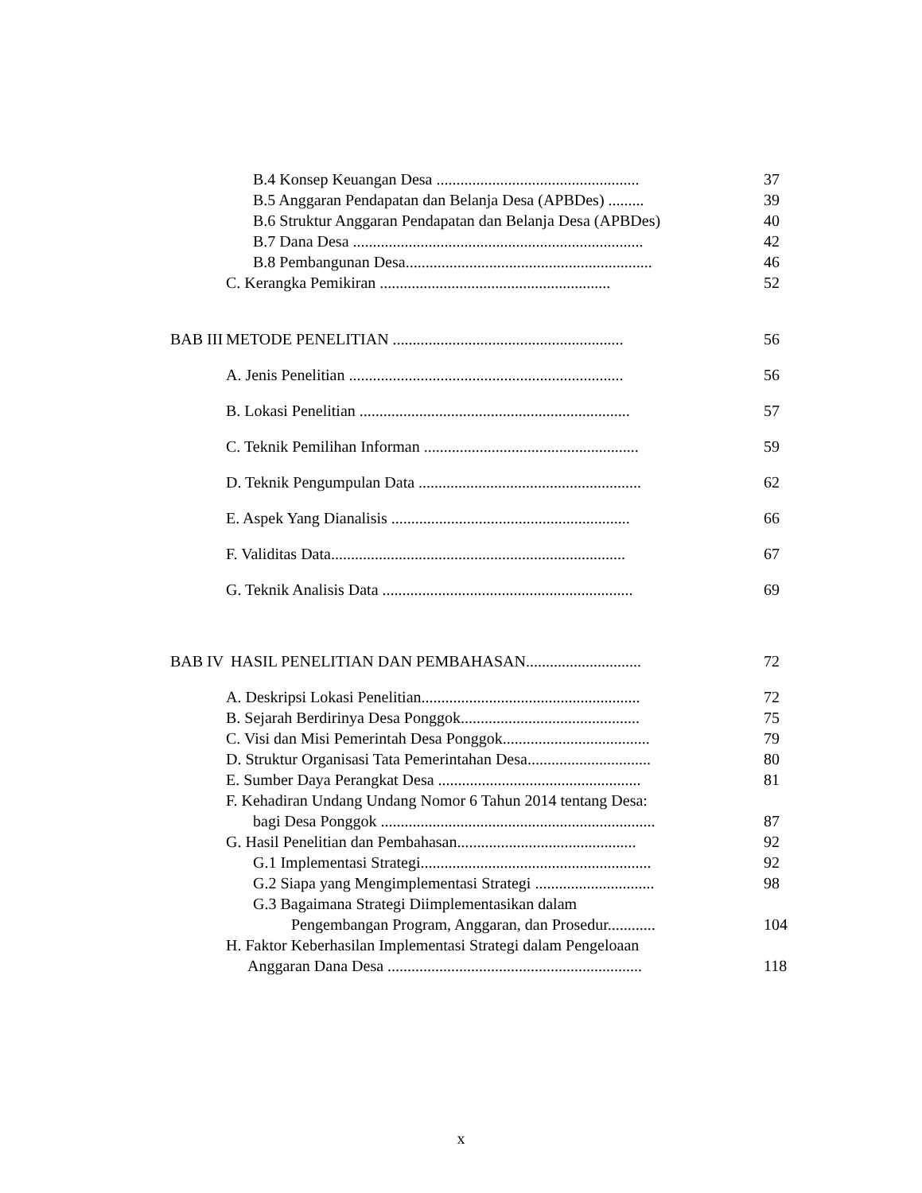B.4 Konsep Keuangan Desa ................................................... 37
B.5 Anggaran Pendapatan dan Belanja Desa (APBDes) ......... 39
B.6 Struktur Anggaran Pendapatan dan Belanja Desa (APBDes) 40
B.7 Dana Desa ......................................................................... 42
B.8 Pembangunan Desa.............................................................. 46
C. Kerangka Pemikiran .......................................................... 52
BAB III METODE PENELITIAN .......................................................... 56
A. Jenis Penelitian ..................................................................... 56
B. Lokasi Penelitian .................................................................... 57
C. Teknik Pemilihan Informan ...................................................... 59
D. Teknik Pengumpulan Data ........................................................ 62
E. Aspek Yang Dianalisis ............................................................ 66
F. Validitas Data.......................................................................... 67
G. Teknik Analisis Data ............................................................... 69
BAB IV HASIL PENELITIAN DAN PEMBAHASAN............................. 72
A. Deskripsi Lokasi Penelitian....................................................... 72
B. Sejarah Berdirinya Desa Ponggok............................................. 75
C. Visi dan Misi Pemerintah Desa Ponggok..................................... 79
D. Struktur Organisasi Tata Pemerintahan Desa............................... 80
E. Sumber Daya Perangkat Desa ................................................... 81
F. Kehadiran Undang Undang Nomor 6 Tahun 2014 tentang Desa:
bagi Desa Ponggok ..................................................................... 87
G. Hasil Penelitian dan Pembahasan............................................. 92
G.1 Implementasi Strategi.......................................................... 92
G.2 Siapa yang Mengimplementasi Strategi .............................. 98
G.3 Bagaimana Strategi Diimplementasikan dalam
Pengembangan Program, Anggaran, dan Prosedur............ 104
H. Faktor Keberhasilan Implementasi Strategi dalam Pengeloaan
Anggaran Dana Desa ................................................................ 118
x